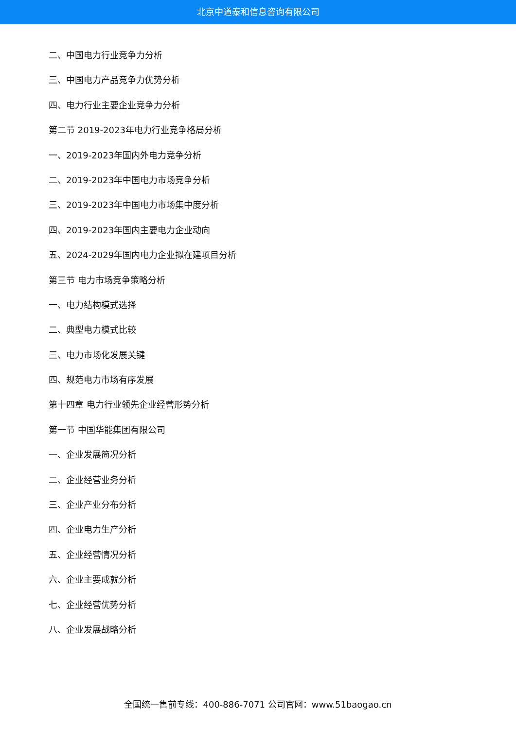北京中道泰和信息咨询有限公司
二、中国电力行业竞争力分析
三、中国电力产品竞争力优势分析
四、电力行业主要企业竞争力分析
第二节 2019-2023年电力行业竞争格局分析
一、2019-2023年国内外电力竞争分析
二、2019-2023年中国电力市场竞争分析
三、2019-2023年中国电力市场集中度分析
四、2019-2023年国内主要电力企业动向
五、2024-2029年国内电力企业拟在建项目分析
第三节 电力市场竞争策略分析
一、电力结构模式选择
二、典型电力模式比较
三、电力市场化发展关键
四、规范电力市场有序发展
第十四章 电力行业领先企业经营形势分析
第一节 中国华能集团有限公司
一、企业发展简况分析
二、企业经营业务分析
三、企业产业分布分析
四、企业电力生产分析
五、企业经营情况分析
六、企业主要成就分析
七、企业经营优势分析
八、企业发展战略分析
全国统一售前专线：400-886-7071 公司官网：www.51baogao.cn